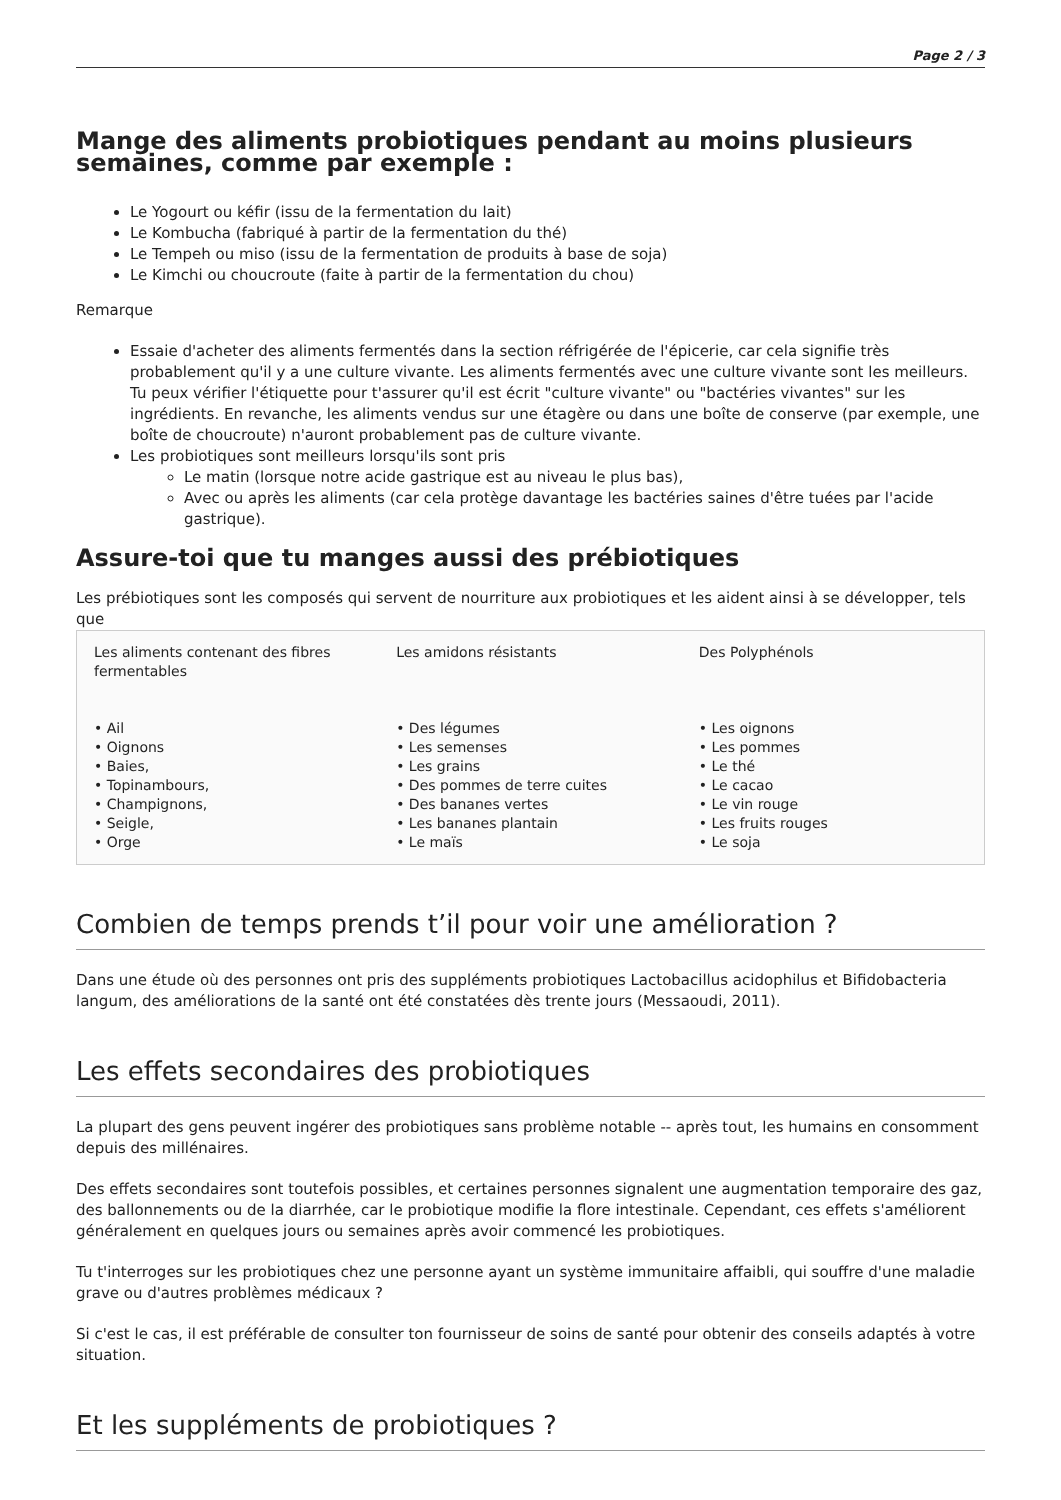Page 2 / 3
Mange des aliments probiotiques pendant au moins plusieurs semaines, comme par exemple :
Le Yogourt ou kéfir (issu de la fermentation du lait)
Le Kombucha (fabriqué à partir de la fermentation du thé)
Le Tempeh ou miso (issu de la fermentation de produits à base de soja)
Le Kimchi ou choucroute (faite à partir de la fermentation du chou)
Remarque
Essaie d'acheter des aliments fermentés dans la section réfrigérée de l'épicerie, car cela signifie très probablement qu'il y a une culture vivante. Les aliments fermentés avec une culture vivante sont les meilleurs. Tu peux vérifier l'étiquette pour t'assurer qu'il est écrit "culture vivante" ou "bactéries vivantes" sur les ingrédients. En revanche, les aliments vendus sur une étagère ou dans une boîte de conserve (par exemple, une boîte de choucroute) n'auront probablement pas de culture vivante.
Les probiotiques sont meilleurs lorsqu'ils sont pris
Le matin (lorsque notre acide gastrique est au niveau le plus bas),
Avec ou après les aliments (car cela protège davantage les bactéries saines d'être tuées par l'acide gastrique).
Assure-toi que tu manges aussi des prébiotiques
Les prébiotiques sont les composés qui servent de nourriture aux probiotiques et les aident ainsi à se développer, tels que
| Les aliments contenant des fibres fermentables • Ail • Oignons • Baies, • Topinambours, • Champignons, • Seigle, • Orge | Les amidons résistants • Des légumes • Les semenses • Les grains • Des pommes de terre cuites • Des bananes vertes • Les bananes plantain • Le maïs | Des Polyphénols • Les oignons • Les pommes • Le thé • Le cacao • Le vin rouge • Les fruits rouges • Le soja |
Combien de temps prends t’il pour voir une amélioration ?
Dans une étude où des personnes ont pris des suppléments probiotiques Lactobacillus acidophilus et Bifidobacteria langum, des améliorations de la santé ont été constatées dès trente jours (Messaoudi, 2011).
Les effets secondaires des probiotiques
La plupart des gens peuvent ingérer des probiotiques sans problème notable -- après tout, les humains en consomment depuis des millénaires.
Des effets secondaires sont toutefois possibles, et certaines personnes signalent une augmentation temporaire des gaz, des ballonnements ou de la diarrhée, car le probiotique modifie la flore intestinale. Cependant, ces effets s'améliorent généralement en quelques jours ou semaines après avoir commencé les probiotiques.
Tu t'interroges sur les probiotiques chez une personne ayant un système immunitaire affaibli, qui souffre d'une maladie grave ou d'autres problèmes médicaux ?
Si c'est le cas, il est préférable de consulter ton fournisseur de soins de santé pour obtenir des conseils adaptés à votre situation.
Et les suppléments de probiotiques ?